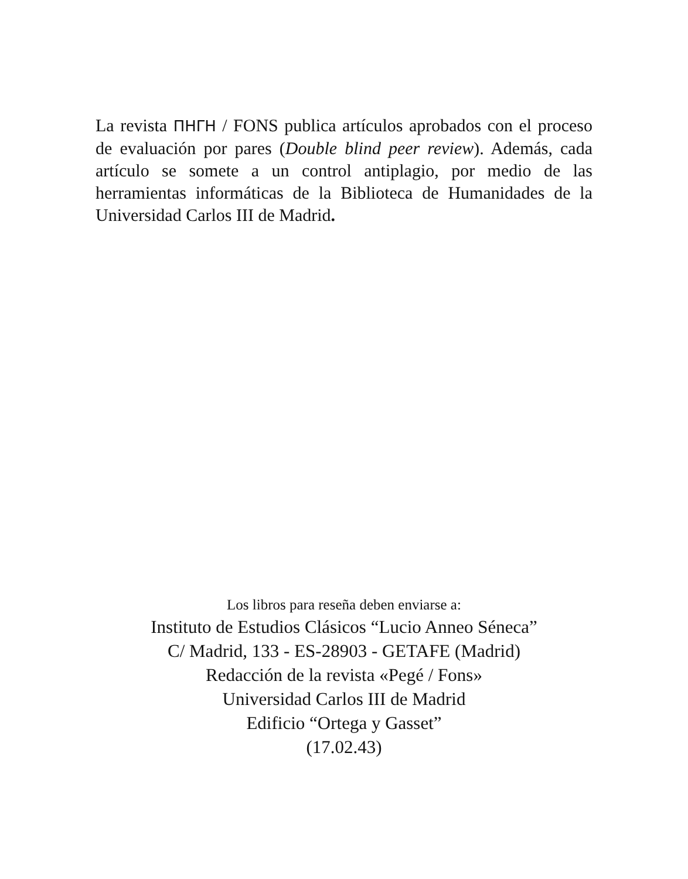La revista ΠΗΓΗ / FONS publica artículos aprobados con el proceso de evaluación por pares (Double blind peer review). Además, cada artículo se somete a un control antiplagio, por medio de las herramientas informáticas de la Biblioteca de Humanidades de la Universidad Carlos III de Madrid.
Los libros para reseña deben enviarse a:
Instituto de Estudios Clásicos “Lucio Anneo Séneca”
C/ Madrid, 133 - ES-28903 - GETAFE (Madrid)
Redacción de la revista «Pegé / Fons»
Universidad Carlos III de Madrid
Edificio “Ortega y Gasset”
(17.02.43)